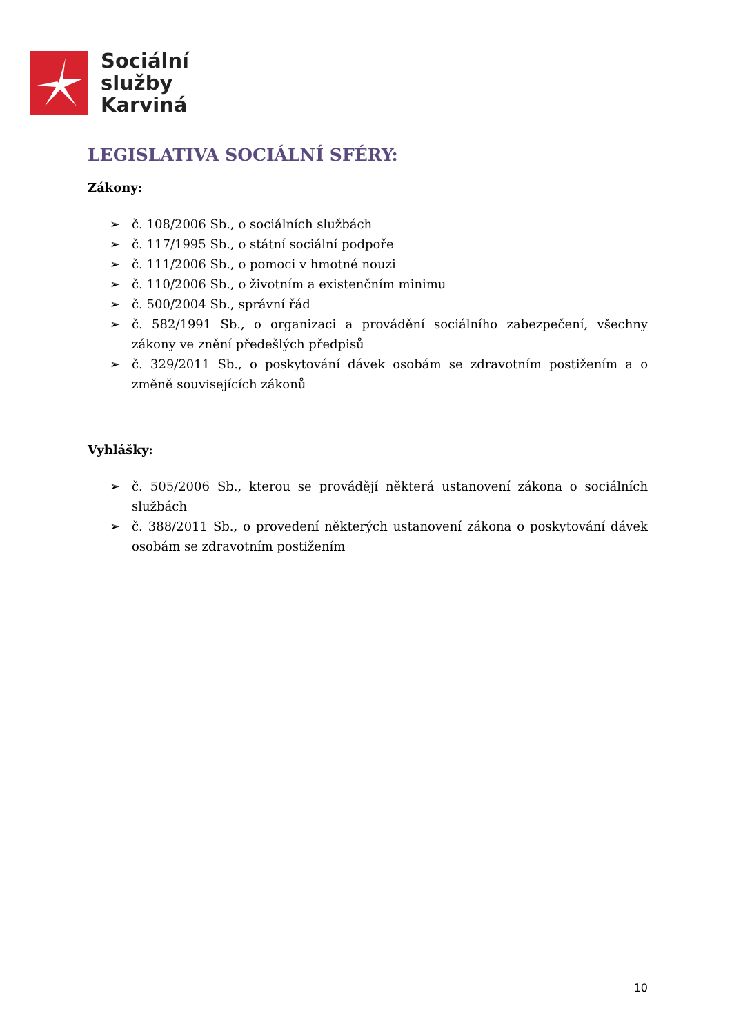Sociální
služby
Karviná
LEGISLATIVA SOCIÁLNÍ SFÉRY:
Zákony:
➢ č. 108/2006 Sb., o sociálních službách
➢ č. 117/1995 Sb., o státní sociální podpoře
➢ č. 111/2006 Sb., o pomoci v hmotné nouzi
➢ č. 110/2006 Sb., o životním a existenčním minimu
➢ č. 500/2004 Sb., správní řád
➢ č. 582/1991 Sb., o organizaci a provádění sociálního zabezpečení, všechny zákony ve znění předešlých předpisů
➢ č. 329/2011 Sb., o poskytování dávek osobám se zdravotním postižením a o změně souvisejících zákonů
Vyhlášky:
➢ č. 505/2006 Sb., kterou se provádějí některá ustanovení zákona o sociálních službách
➢ č. 388/2011 Sb., o provedení některých ustanovení zákona o poskytování dávek osobám se zdravotním postižením
10